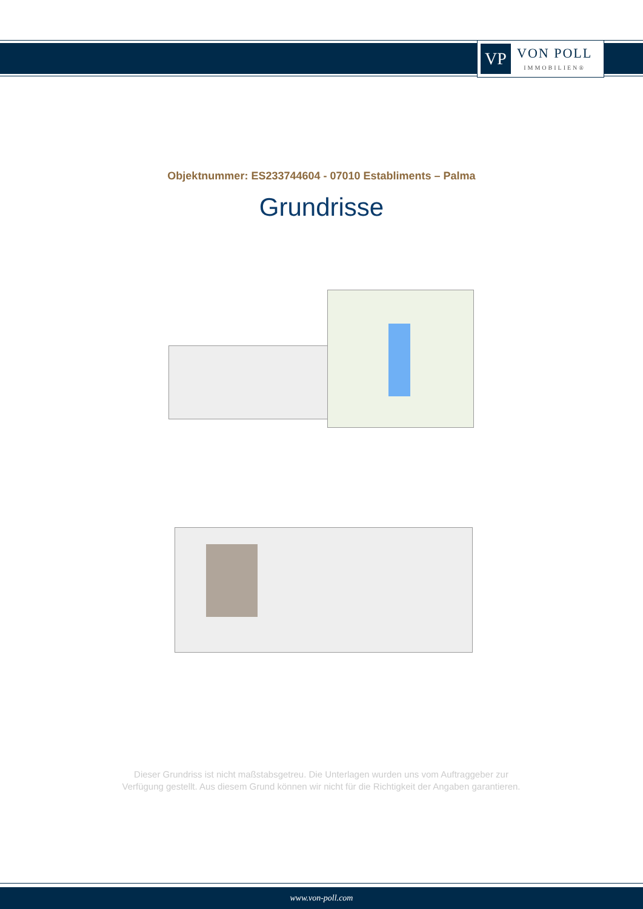VP
VON POLL
IMMOBILIEN®
Objektnummer: ES233744604 - 07010 Establiments – Palma
Grundrisse
Dieser Grundriss ist nicht maßstabsgetreu. Die Unterlagen wurden uns vom Auftraggeber zur Verfügung gestellt. Aus diesem Grund können wir nicht für die Richtigkeit der Angaben garantieren.
www.von-poll.com